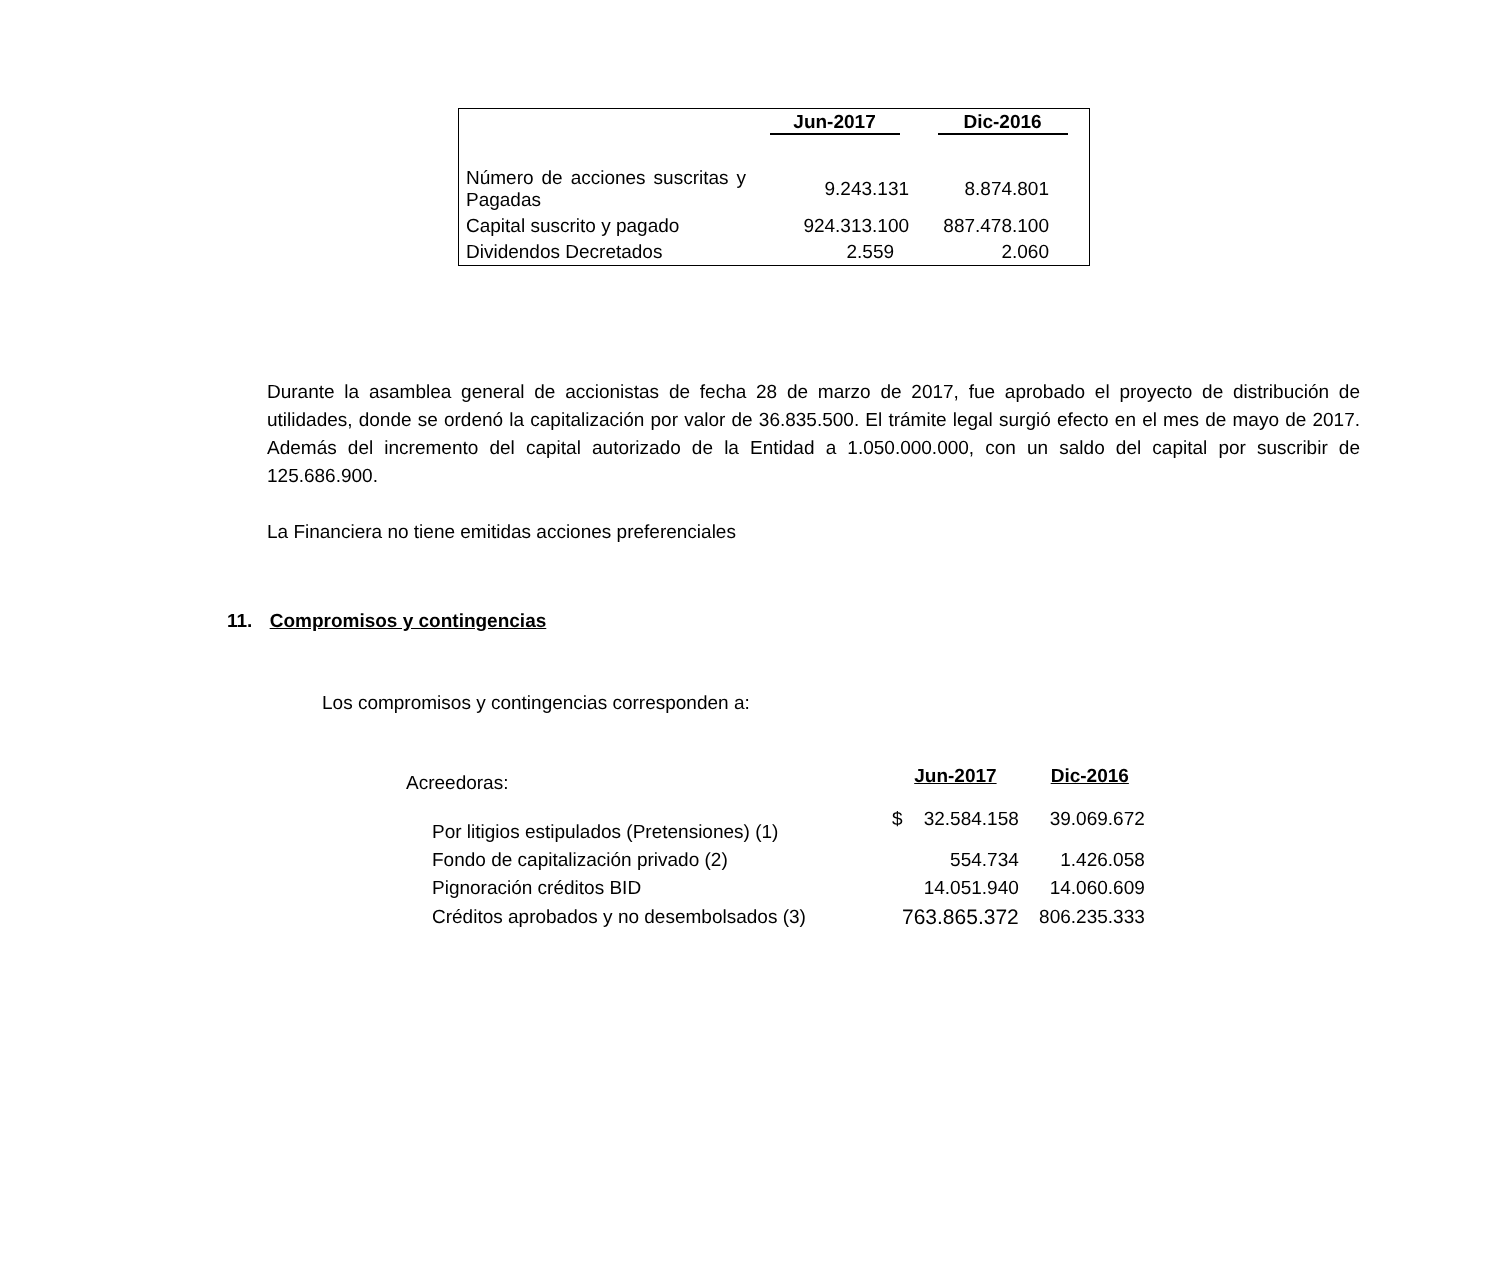| | Jun-2017 | Dic-2016 |
| --- | --- | --- |
| Número de acciones suscritas y Pagadas | 9.243.131 | 8.874.801 |
| Capital suscrito y pagado | 924.313.100 | 887.478.100 |
| Dividendos Decretados | 2.559 | 2.060 |
Durante la asamblea general de accionistas de fecha 28 de marzo de 2017, fue aprobado el proyecto de distribución de utilidades, donde se ordenó la capitalización por valor de 36.835.500. El trámite legal surgió efecto en el mes de mayo de 2017. Además del incremento del capital autorizado de la Entidad a 1.050.000.000, con un saldo del capital por suscribir de 125.686.900.
La Financiera no tiene emitidas acciones preferenciales
11. Compromisos y contingencias
Los compromisos y contingencias corresponden a:
| Acreedoras: | Jun-2017 | Dic-2016 |
| Por litigios estipulados (Pretensiones) (1) | $ 32.584.158 | 39.069.672 |
| Fondo de capitalización privado (2) | 554.734 | 1.426.058 |
| Pignoración créditos BID | 14.051.940 | 14.060.609 |
| Créditos aprobados y no desembolsados (3) | 763.865.372 | 806.235.333 |